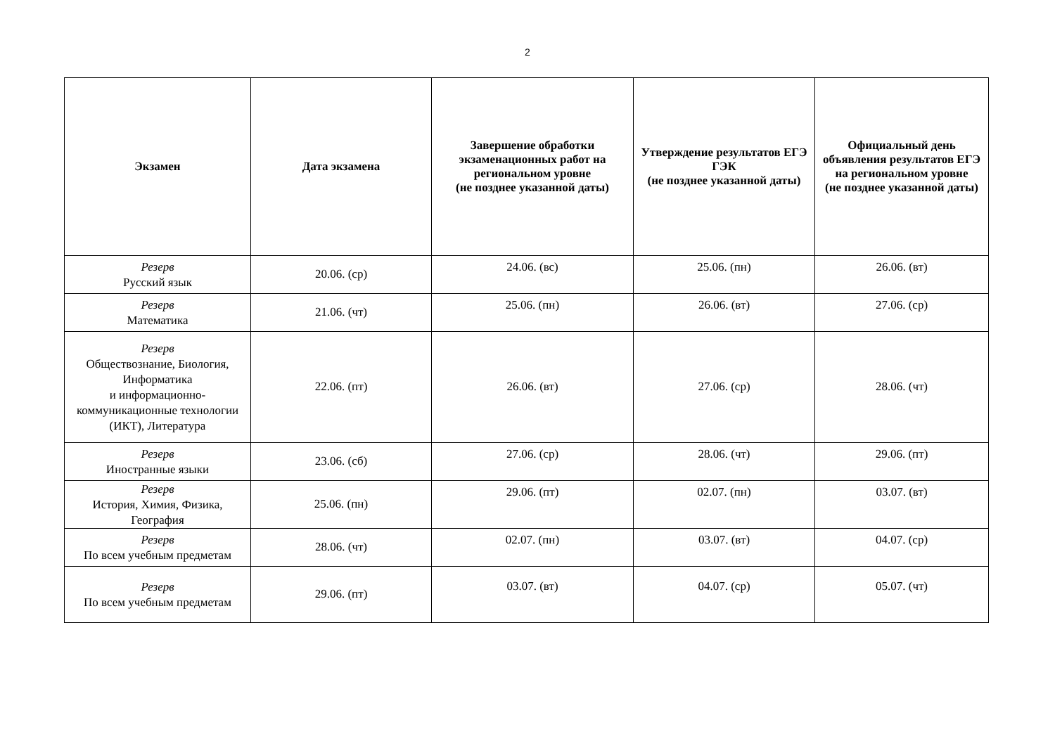2
| Экзамен | Дата экзамена | Завершение обработки экзаменационных работ на региональном уровне (не позднее указанной даты) | Утверждение результатов ЕГЭ ГЭК (не позднее указанной даты) | Официальный день объявления результатов ЕГЭ на региональном уровне (не позднее указанной даты) |
| --- | --- | --- | --- | --- |
| Резерв Русский язык | 20.06. (ср) | 24.06. (вс) | 25.06. (пн) | 26.06. (вт) |
| Резерв Математика | 21.06. (чт) | 25.06. (пн) | 26.06. (вт) | 27.06. (ср) |
| Резерв Обществознание, Биология, Информатика и информационно-коммуникационные технологии (ИКТ), Литература | 22.06. (пт) | 26.06. (вт) | 27.06. (ср) | 28.06. (чт) |
| Резерв Иностранные языки | 23.06. (сб) | 27.06. (ср) | 28.06. (чт) | 29.06. (пт) |
| Резерв История, Химия, Физика, География | 25.06. (пн) | 29.06. (пт) | 02.07. (пн) | 03.07. (вт) |
| Резерв По всем учебным предметам | 28.06. (чт) | 02.07. (пн) | 03.07. (вт) | 04.07. (ср) |
| Резерв По всем учебным предметам | 29.06. (пт) | 03.07. (вт) | 04.07. (ср) | 05.07. (чт) |